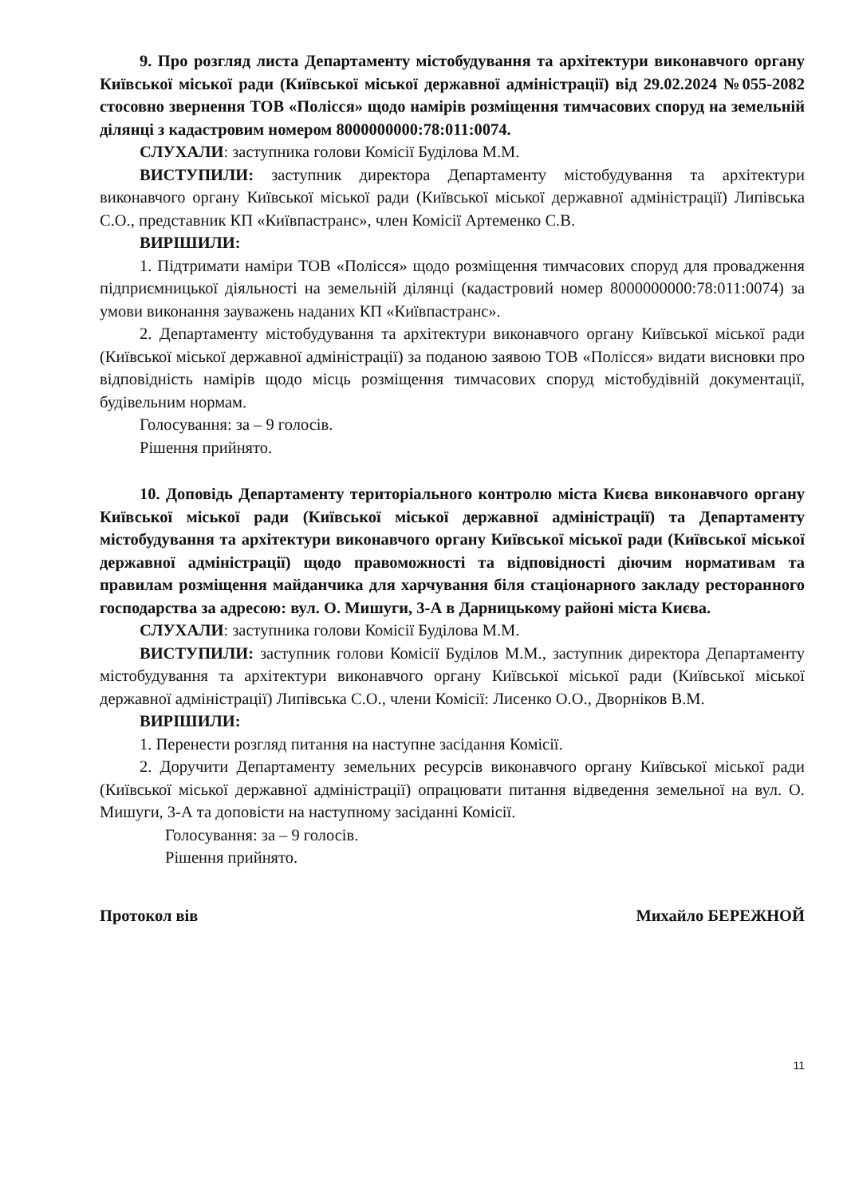9. Про розгляд листа Департаменту містобудування та архітектури виконавчого органу Київської міської ради (Київської міської державної адміністрації) від 29.02.2024 №055-2082 стосовно звернення ТОВ «Полісся» щодо намірів розміщення тимчасових споруд на земельній ділянці з кадастровим номером 8000000000:78:011:0074.
СЛУХАЛИ: заступника голови Комісії Буділова М.М.
ВИСТУПИЛИ: заступник директора Департаменту містобудування та архітектури виконавчого органу Київської міської ради (Київської міської державної адміністрації) Липівська С.О., представник КП «Київпастранс», член Комісії Артеменко С.В.
ВИРІШИЛИ:
1. Підтримати наміри ТОВ «Полісся» щодо розміщення тимчасових споруд для провадження підприємницької діяльності на земельній ділянці (кадастровий номер 8000000000:78:011:0074) за умови виконання зауважень наданих КП «Київпастранс».
2. Департаменту містобудування та архітектури виконавчого органу Київської міської ради (Київської міської державної адміністрації) за поданою заявою ТОВ «Полісся» видати висновки про відповідність намірів щодо місць розміщення тимчасових споруд містобудівній документації, будівельним нормам.
Голосування: за – 9 голосів.
Рішення прийнято.
10. Доповідь Департаменту територіального контролю міста Києва виконавчого органу Київської міської ради (Київської міської державної адміністрації) та Департаменту містобудування та архітектури виконавчого органу Київської міської ради (Київської міської державної адміністрації) щодо правоможності та відповідності діючим нормативам та правилам розміщення майданчика для харчування біля стаціонарного закладу ресторанного господарства за адресою: вул. О. Мишуги, 3-А в Дарницькому районі міста Києва.
СЛУХАЛИ: заступника голови Комісії Буділова М.М.
ВИСТУПИЛИ: заступник голови Комісії Буділов М.М., заступник директора Департаменту містобудування та архітектури виконавчого органу Київської міської ради (Київської міської державної адміністрації) Липівська С.О., члени Комісії: Лисенко О.О., Дворніков В.М.
ВИРІШИЛИ:
1. Перенести розгляд питання на наступне засідання Комісії.
2. Доручити Департаменту земельних ресурсів виконавчого органу Київської міської ради (Київської міської державної адміністрації) опрацювати питання відведення земельної на вул. О. Мишуги, 3-А та доповісти на наступному засіданні Комісії.
Голосування: за – 9 голосів.
Рішення прийнято.
Протокол вів Михайло БЕРЕЖНОЙ
11